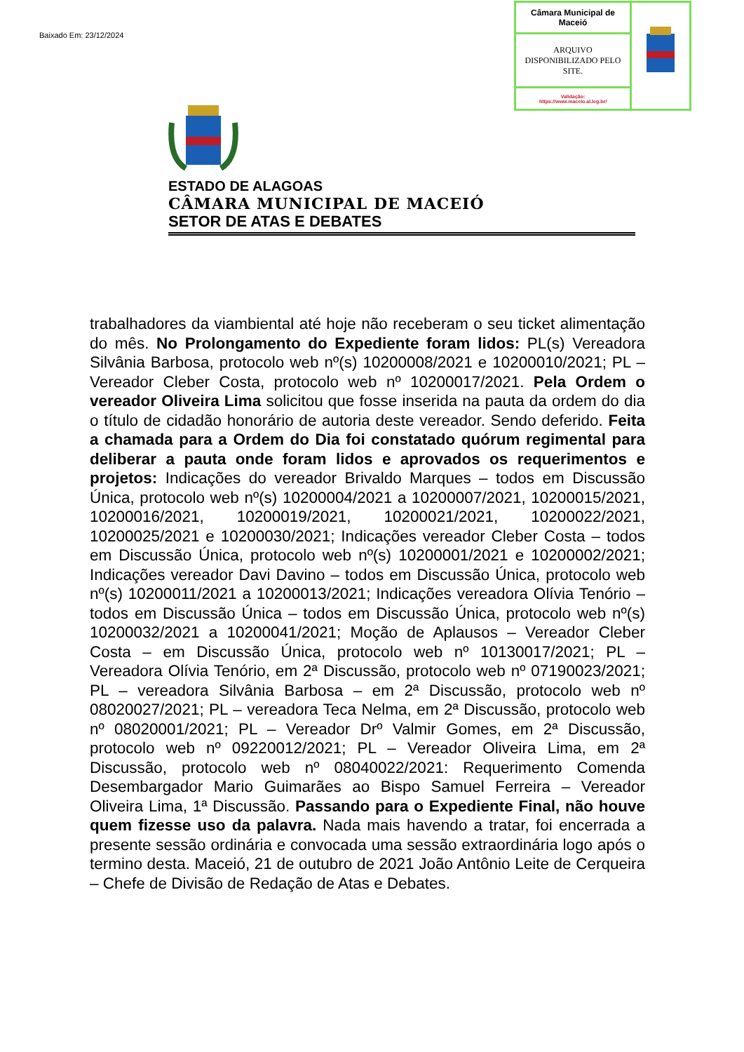Baixado Em: 23/12/2024
| Câmara Municipal de Maceió | |
| ARQUIVO DISPONIBILIZADO PELO SITE. | |
| Validação: https://www.maceio.al.leg.br/ | |
ESTADO DE ALAGOAS
CÂMARA MUNICIPAL DE MACEIÓ
SETOR DE ATAS E DEBATES
trabalhadores da viambiental até hoje não receberam o seu ticket alimentação do mês. No Prolongamento do Expediente foram lidos: PL(s) Vereadora Silvânia Barbosa, protocolo web nº(s) 10200008/2021 e 10200010/2021; PL – Vereador Cleber Costa, protocolo web nº 10200017/2021. Pela Ordem o vereador Oliveira Lima solicitou que fosse inserida na pauta da ordem do dia o título de cidadão honorário de autoria deste vereador. Sendo deferido. Feita a chamada para a Ordem do Dia foi constatado quórum regimental para deliberar a pauta onde foram lidos e aprovados os requerimentos e projetos: Indicações do vereador Brivaldo Marques – todos em Discussão Única, protocolo web nº(s) 10200004/2021 a 10200007/2021, 10200015/2021, 10200016/2021, 10200019/2021, 10200021/2021, 10200022/2021, 10200025/2021 e 10200030/2021; Indicações vereador Cleber Costa – todos em Discussão Única, protocolo web nº(s) 10200001/2021 e 10200002/2021; Indicações vereador Davi Davino – todos em Discussão Única, protocolo web nº(s) 10200011/2021 a 10200013/2021; Indicações vereadora Olívia Tenório – todos em Discussão Única – todos em Discussão Única, protocolo web nº(s) 10200032/2021 a 10200041/2021; Moção de Aplausos – Vereador Cleber Costa – em Discussão Única, protocolo web nº 10130017/2021; PL – Vereadora Olívia Tenório, em 2ª Discussão, protocolo web nº 07190023/2021; PL – vereadora Silvânia Barbosa – em 2ª Discussão, protocolo web nº 08020027/2021; PL – vereadora Teca Nelma, em 2ª Discussão, protocolo web nº 08020001/2021; PL – Vereador Drº Valmir Gomes, em 2ª Discussão, protocolo web nº 09220012/2021; PL – Vereador Oliveira Lima, em 2ª Discussão, protocolo web nº 08040022/2021: Requerimento Comenda Desembargador Mario Guimarães ao Bispo Samuel Ferreira – Vereador Oliveira Lima, 1ª Discussão. Passando para o Expediente Final, não houve quem fizesse uso da palavra. Nada mais havendo a tratar, foi encerrada a presente sessão ordinária e convocada uma sessão extraordinária logo após o termino desta. Maceió, 21 de outubro de 2021 João Antônio Leite de Cerqueira – Chefe de Divisão de Redação de Atas e Debates.